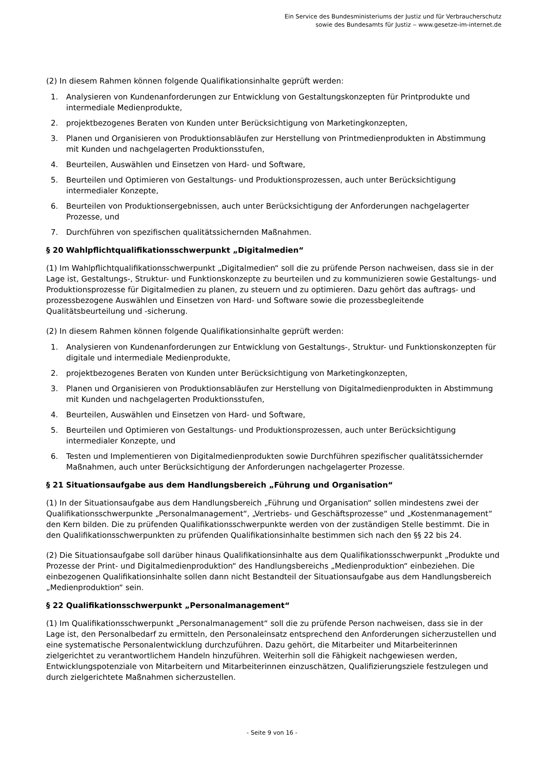Ein Service des Bundesministeriums der Justiz und für Verbraucherschutz
sowie des Bundesamts für Justiz ‒ www.gesetze-im-internet.de
(2) In diesem Rahmen können folgende Qualifikationsinhalte geprüft werden:
1. Analysieren von Kundenanforderungen zur Entwicklung von Gestaltungskonzepten für Printprodukte und intermediale Medienprodukte,
2. projektbezogenes Beraten von Kunden unter Berücksichtigung von Marketingkonzepten,
3. Planen und Organisieren von Produktionsabläufen zur Herstellung von Printmedienprodukten in Abstimmung mit Kunden und nachgelagerten Produktionsstufen,
4. Beurteilen, Auswählen und Einsetzen von Hard- und Software,
5. Beurteilen und Optimieren von Gestaltungs- und Produktionsprozessen, auch unter Berücksichtigung intermedialer Konzepte,
6. Beurteilen von Produktionsergebnissen, auch unter Berücksichtigung der Anforderungen nachgelagerter Prozesse, und
7. Durchführen von spezifischen qualitätssichernden Maßnahmen.
§ 20 Wahlpflichtqualifikationsschwerpunkt „Digitalmedien“
(1) Im Wahlpflichtqualifikationsschwerpunkt „Digitalmedien“ soll die zu prüfende Person nachweisen, dass sie in der Lage ist, Gestaltungs-, Struktur- und Funktionskonzepte zu beurteilen und zu kommunizieren sowie Gestaltungs- und Produktionsprozesse für Digitalmedien zu planen, zu steuern und zu optimieren. Dazu gehört das auftrags- und prozessbezogene Auswählen und Einsetzen von Hard- und Software sowie die prozessbegleitende Qualitätsbeurteilung und -sicherung.
(2) In diesem Rahmen können folgende Qualifikationsinhalte geprüft werden:
1. Analysieren von Kundenanforderungen zur Entwicklung von Gestaltungs-, Struktur- und Funktionskonzepten für digitale und intermediale Medienprodukte,
2. projektbezogenes Beraten von Kunden unter Berücksichtigung von Marketingkonzepten,
3. Planen und Organisieren von Produktionsabläufen zur Herstellung von Digitalmedienprodukten in Abstimmung mit Kunden und nachgelagerten Produktionsstufen,
4. Beurteilen, Auswählen und Einsetzen von Hard- und Software,
5. Beurteilen und Optimieren von Gestaltungs- und Produktionsprozessen, auch unter Berücksichtigung intermedialer Konzepte, und
6. Testen und Implementieren von Digitalmedienprodukten sowie Durchführen spezifischer qualitätssichernder Maßnahmen, auch unter Berücksichtigung der Anforderungen nachgelagerter Prozesse.
§ 21 Situationsaufgabe aus dem Handlungsbereich „Führung und Organisation“
(1) In der Situationsaufgabe aus dem Handlungsbereich „Führung und Organisation“ sollen mindestens zwei der Qualifikationsschwerpunkte „Personalmanagement“, „Vertriebs- und Geschäftsprozesse“ und „Kostenmanagement“ den Kern bilden. Die zu prüfenden Qualifikationsschwerpunkte werden von der zuständigen Stelle bestimmt. Die in den Qualifikationsschwerpunkten zu prüfenden Qualifikationsinhalte bestimmen sich nach den §§ 22 bis 24.
(2) Die Situationsaufgabe soll darüber hinaus Qualifikationsinhalte aus dem Qualifikationsschwerpunkt „Produkte und Prozesse der Print- und Digitalmedienproduktion“ des Handlungsbereichs „Medienproduktion“ einbeziehen. Die einbezogenen Qualifikationsinhalte sollen dann nicht Bestandteil der Situationsaufgabe aus dem Handlungsbereich „Medienproduktion“ sein.
§ 22 Qualifikationsschwerpunkt „Personalmanagement“
(1) Im Qualifikationsschwerpunkt „Personalmanagement“ soll die zu prüfende Person nachweisen, dass sie in der Lage ist, den Personalbedarf zu ermitteln, den Personaleinsatz entsprechend den Anforderungen sicherzustellen und eine systematische Personalentwicklung durchzuführen. Dazu gehört, die Mitarbeiter und Mitarbeiterinnen zielgerichtet zu verantwortlichem Handeln hinzuführen. Weiterhin soll die Fähigkeit nachgewiesen werden, Entwicklungspotenziale von Mitarbeitern und Mitarbeiterinnen einzuschätzen, Qualifizierungsziele festzulegen und durch zielgerichtete Maßnahmen sicherzustellen.
- Seite 9 von 16 -